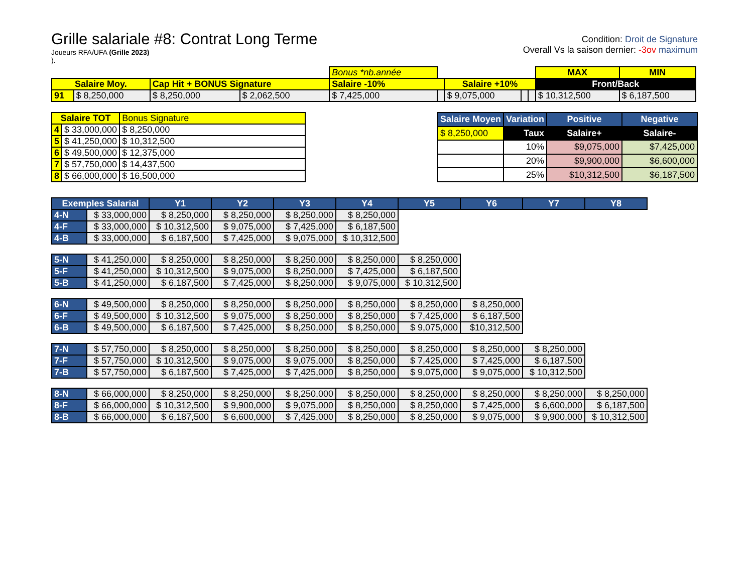Grille salariale #8: Contrat Long Terme
Joueurs RFA/UFA (Grille 2023)
).
Condition: Droit de Signature
Overall Vs la saison dernier: -3ov maximum
| | | | | Bonus *nb.année | | | | | MAX | MIN |
| Salaire Moy. | | Cap Hit + BONUS Signature | | Salaire -10% | | Salaire +10% | | | Front/Back | |
| 91 | $ 8,250,000 | $ 8,250,000 | $ 2,062,500 | $ 7,425,000 | | $ 9,075,000 | | | $ 10,312,500 | $ 6,187,500 |
| Salaire TOT | | Bonus Signature |
| 4 | $ 33,000,000 | $ 8,250,000 |
| 5 | $ 41,250,000 | $ 10,312,500 |
| 6 | $ 49,500,000 | $ 12,375,000 |
| 7 | $ 57,750,000 | $ 14,437,500 |
| 8 | $ 66,000,000 | $ 16,500,000 |
| Salaire Moyen | Variation | Positive | Negative |
| --- | --- | --- | --- |
| $ 8,250,000 | Taux | Salaire+ | Salaire- |
| | 10% | $9,075,000 | $7,425,000 |
| | 20% | $9,900,000 | $6,600,000 |
| | 25% | $10,312,500 | $6,187,500 |
| Exemples Salarial | | Y1 | Y2 | Y3 | Y4 | Y5 | Y6 | Y7 | Y8 |
| --- | --- | --- | --- | --- | --- | --- | --- | --- | --- |
| 4-N | $ 33,000,000 | $ 8,250,000 | $ 8,250,000 | $ 8,250,000 | $ 8,250,000 | | | | |
| 4-F | $ 33,000,000 | $ 10,312,500 | $ 9,075,000 | $ 7,425,000 | $ 6,187,500 | | | | |
| 4-B | $ 33,000,000 | $ 6,187,500 | $ 7,425,000 | $ 9,075,000 | $ 10,312,500 | | | | |
| 5-N | $ 41,250,000 | $ 8,250,000 | $ 8,250,000 | $ 8,250,000 | $ 8,250,000 | $ 8,250,000 | | | |
| 5-F | $ 41,250,000 | $ 10,312,500 | $ 9,075,000 | $ 8,250,000 | $ 7,425,000 | $ 6,187,500 | | | |
| 5-B | $ 41,250,000 | $ 6,187,500 | $ 7,425,000 | $ 8,250,000 | $ 9,075,000 | $ 10,312,500 | | | |
| 6-N | $ 49,500,000 | $ 8,250,000 | $ 8,250,000 | $ 8,250,000 | $ 8,250,000 | $ 8,250,000 | $ 8,250,000 | | |
| 6-F | $ 49,500,000 | $ 10,312,500 | $ 9,075,000 | $ 8,250,000 | $ 8,250,000 | $ 7,425,000 | $ 6,187,500 | | |
| 6-B | $ 49,500,000 | $ 6,187,500 | $ 7,425,000 | $ 8,250,000 | $ 8,250,000 | $ 9,075,000 | $10,312,500 | | |
| 7-N | $ 57,750,000 | $ 8,250,000 | $ 8,250,000 | $ 8,250,000 | $ 8,250,000 | $ 8,250,000 | $ 8,250,000 | $ 8,250,000 | |
| 7-F | $ 57,750,000 | $ 10,312,500 | $ 9,075,000 | $ 9,075,000 | $ 8,250,000 | $ 7,425,000 | $ 7,425,000 | $ 6,187,500 | |
| 7-B | $ 57,750,000 | $ 6,187,500 | $ 7,425,000 | $ 7,425,000 | $ 8,250,000 | $ 9,075,000 | $ 9,075,000 | $ 10,312,500 | |
| 8-N | $ 66,000,000 | $ 8,250,000 | $ 8,250,000 | $ 8,250,000 | $ 8,250,000 | $ 8,250,000 | $ 8,250,000 | $ 8,250,000 | $ 8,250,000 |
| 8-F | $ 66,000,000 | $ 10,312,500 | $ 9,900,000 | $ 9,075,000 | $ 8,250,000 | $ 8,250,000 | $ 7,425,000 | $ 6,600,000 | $ 6,187,500 |
| 8-B | $ 66,000,000 | $ 6,187,500 | $ 6,600,000 | $ 7,425,000 | $ 8,250,000 | $ 8,250,000 | $ 9,075,000 | $ 9,900,000 | $ 10,312,500 |